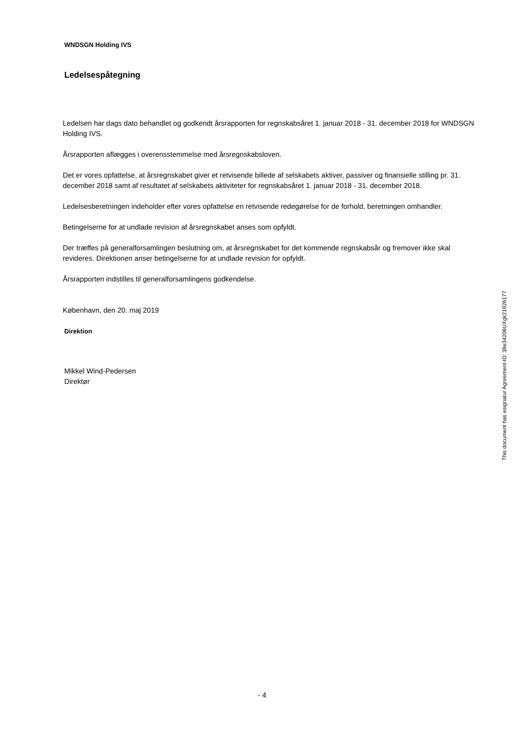WNDSGN Holding IVS
Ledelsespåtegning
Ledelsen har dags dato behandlet og godkendt årsrapporten for regnskabsåret 1. januar 2018 - 31. december 2018 for WNDSGN Holding IVS.
Årsrapporten aflægges i overensstemmelse med årsregnskabsloven.
Det er vores opfattelse, at årsregnskabet giver et retvisende billede af selskabets aktiver, passiver og finansielle stilling pr. 31. december 2018 samt af resultatet af selskabets aktiviteter for regnskabsåret 1. januar 2018 - 31. december 2018.
Ledelsesberetningen indeholder efter vores opfattelse en retvisende redegørelse for de forhold, beretningen omhandler.
Betingelserne for at undlade revision af årsregnskabet anses som opfyldt.
Der træffes på generalforsamlingen beslutning om, at årsregnskabet for det kommende regnskabsår og fremover ikke skal revideres. Direktionen anser betingelserne for at undlade revision for opfyldt.
Årsrapporten indstilles til generalforsamlingens godkendelse.
København, den 20. maj 2019
Direktion
Mikkel Wind-Pedersen
Direktør
This document has esignatur Agreement-ID: 38e34206UXgk21926177
- 4